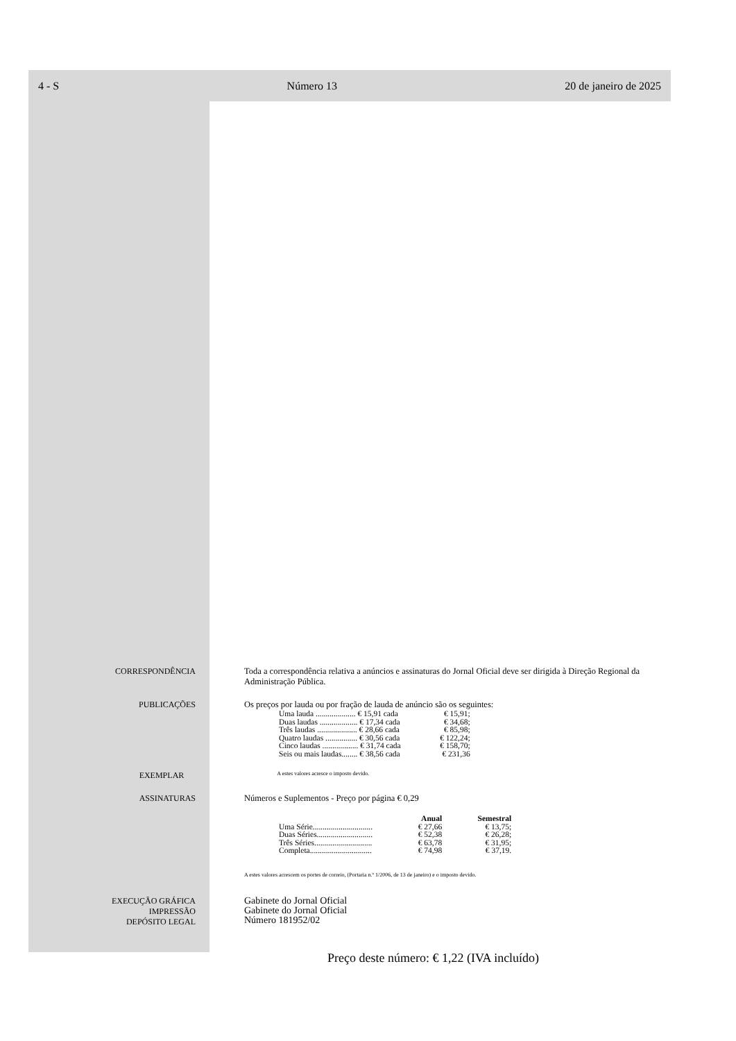4 - S Número 13 20 de janeiro de 2025
CORRESPONDÊNCIA Toda a correspondência relativa a anúncios e assinaturas do Jornal Oficial deve ser dirigida à Direção Regional da Administração Pública.
PUBLICAÇÕES Os preços por lauda ou por fração de lauda de anúncio são os seguintes:
| Uma lauda .................... € 15,91 cada | € 15,91; |
| Duas laudas ................... € 17,34 cada | € 34,68; |
| Três laudas .................... € 28,66 cada | € 85,98; |
| Quatro laudas ................ € 30,56 cada | € 122,24; |
| Cinco laudas .................. € 31,74 cada | € 158,70; |
| Seis ou mais laudas........ € 38,56 cada | € 231,36 |
EXEMPLAR
A estes valores acresce o imposto devido.
ASSINATURAS Números e Suplementos - Preço por página € 0,29
| | Anual | Semestral |
| --- | --- | --- |
| Uma Série.............................. | € 27,66 | € 13,75; |
| Duas Séries............................ | € 52,38 | € 26,28; |
| Três Séries............................. | € 63,78 | € 31,95; |
| Completa............................... | € 74,98 | € 37,19. |
A estes valores acrescem os portes de correio, (Portaria n.º 1/2006, de 13 de janeiro) e o imposto devido.
EXECUÇÃO GRÁFICA
IMPRESSÃO
DEPÓSITO LEGAL
Gabinete do Jornal Oficial
Gabinete do Jornal Oficial
Número 181952/02
Preço deste número: € 1,22 (IVA incluído)